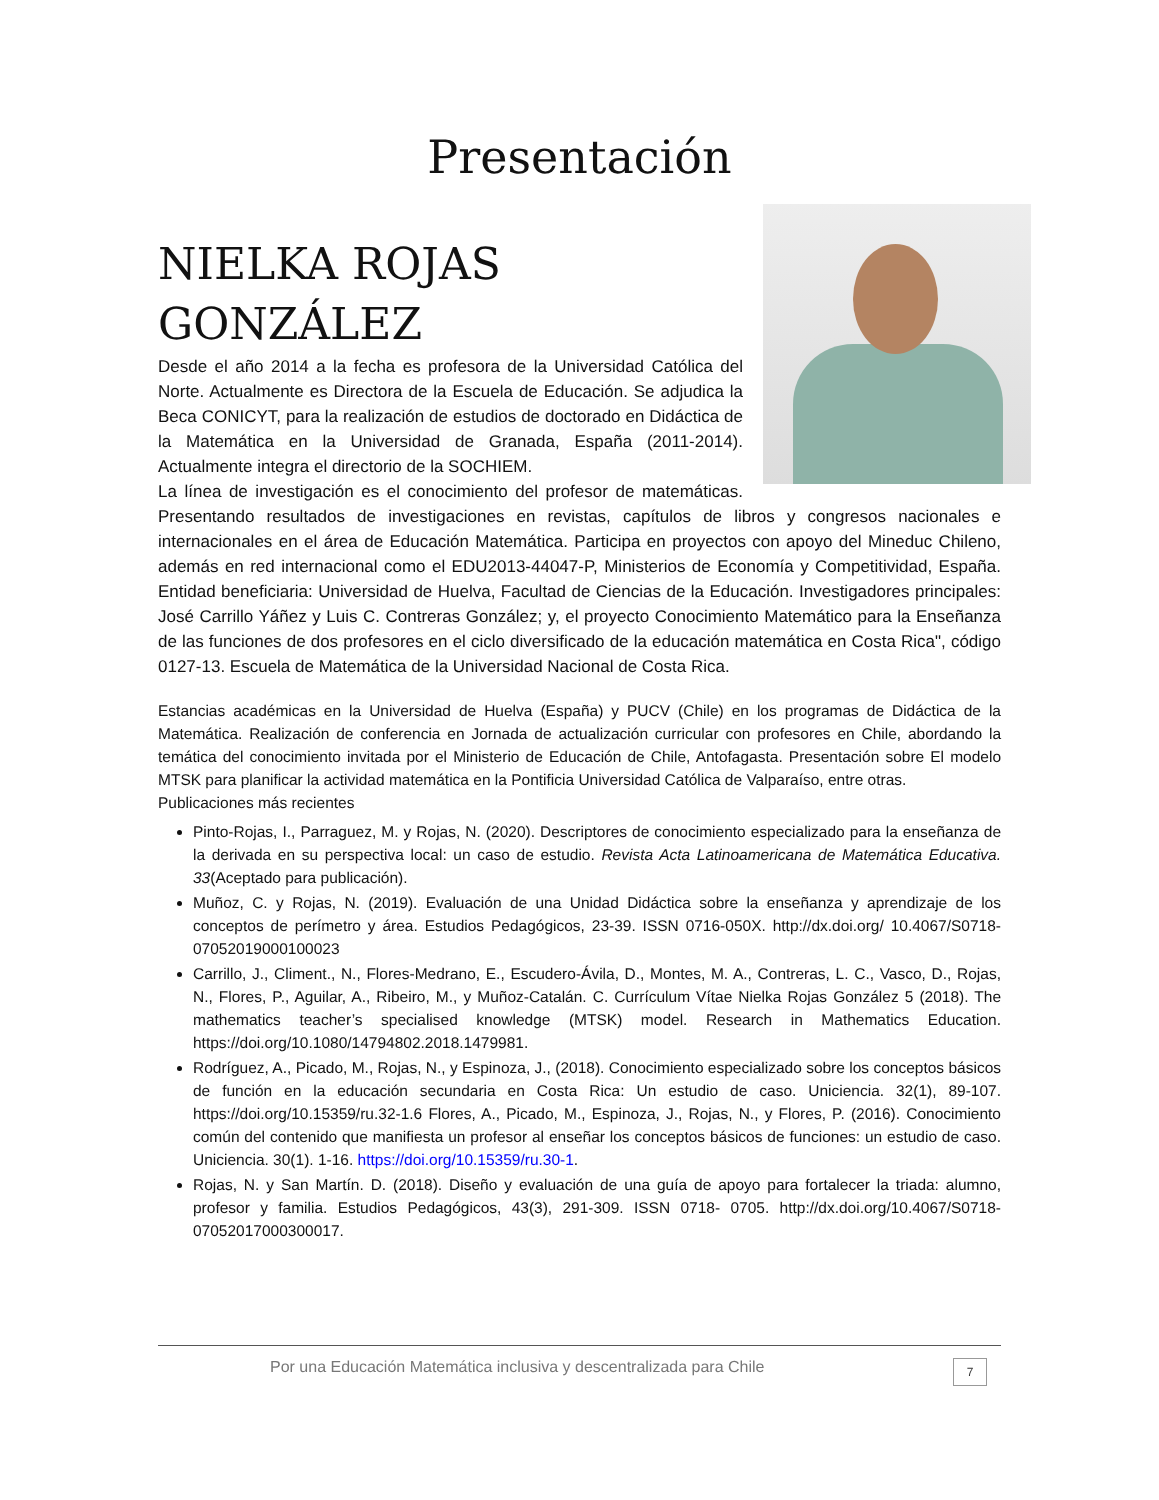Presentación
NIELKA ROJAS
GONZÁLEZ
Desde el año 2014 a la fecha es profesora de la Universidad Católica del Norte. Actualmente es Directora de la Escuela de Educación. Se adjudica la Beca CONICYT, para la realización de estudios de doctorado en Didáctica de la Matemática en la Universidad de Granada, España (2011-2014). Actualmente integra el directorio de la SOCHIEM.
La línea de investigación es el conocimiento del profesor de matemáticas. Presentando resultados de investigaciones en revistas, capítulos de libros y congresos nacionales e internacionales en el área de Educación Matemática. Participa en proyectos con apoyo del Mineduc Chileno, además en red internacional como el EDU2013-44047-P, Ministerios de Economía y Competitividad, España. Entidad beneficiaria: Universidad de Huelva, Facultad de Ciencias de la Educación. Investigadores principales: José Carrillo Yáñez y Luis C. Contreras González; y, el proyecto Conocimiento Matemático para la Enseñanza de las funciones de dos profesores en el ciclo diversificado de la educación matemática en Costa Rica", código 0127-13. Escuela de Matemática de la Universidad Nacional de Costa Rica.
Estancias académicas en la Universidad de Huelva (España) y PUCV (Chile) en los programas de Didáctica de la Matemática. Realización de conferencia en Jornada de actualización curricular con profesores en Chile, abordando la temática del conocimiento invitada por el Ministerio de Educación de Chile, Antofagasta. Presentación sobre El modelo MTSK para planificar la actividad matemática en la Pontificia Universidad Católica de Valparaíso, entre otras.
Publicaciones más recientes
Pinto-Rojas, I., Parraguez, M. y Rojas, N. (2020). Descriptores de conocimiento especializado para la enseñanza de la derivada en su perspectiva local: un caso de estudio. Revista Acta Latinoamericana de Matemática Educativa. 33(Aceptado para publicación).
Muñoz, C. y Rojas, N. (2019). Evaluación de una Unidad Didáctica sobre la enseñanza y aprendizaje de los conceptos de perímetro y área. Estudios Pedagógicos, 23-39. ISSN 0716-050X. http://dx.doi.org/ 10.4067/S0718-07052019000100023
Carrillo, J., Climent., N., Flores-Medrano, E., Escudero-Ávila, D., Montes, M. A., Contreras, L. C., Vasco, D., Rojas, N., Flores, P., Aguilar, A., Ribeiro, M., y Muñoz-Catalán. C. Currículum Vítae Nielka Rojas González 5 (2018). The mathematics teacher’s specialised knowledge (MTSK) model. Research in Mathematics Education. https://doi.org/10.1080/14794802.2018.1479981.
Rodríguez, A., Picado, M., Rojas, N., y Espinoza, J., (2018). Conocimiento especializado sobre los conceptos básicos de función en la educación secundaria en Costa Rica: Un estudio de caso. Uniciencia. 32(1), 89-107. https://doi.org/10.15359/ru.32-1.6 Flores, A., Picado, M., Espinoza, J., Rojas, N., y Flores, P. (2016). Conocimiento común del contenido que manifiesta un profesor al enseñar los conceptos básicos de funciones: un estudio de caso. Uniciencia. 30(1). 1-16. https://doi.org/10.15359/ru.30-1.
Rojas, N. y San Martín. D. (2018). Diseño y evaluación de una guía de apoyo para fortalecer la triada: alumno, profesor y familia. Estudios Pedagógicos, 43(3), 291-309. ISSN 0718- 0705. http://dx.doi.org/10.4067/S0718-07052017000300017.
Por una Educación Matemática inclusiva y descentralizada para Chile
7